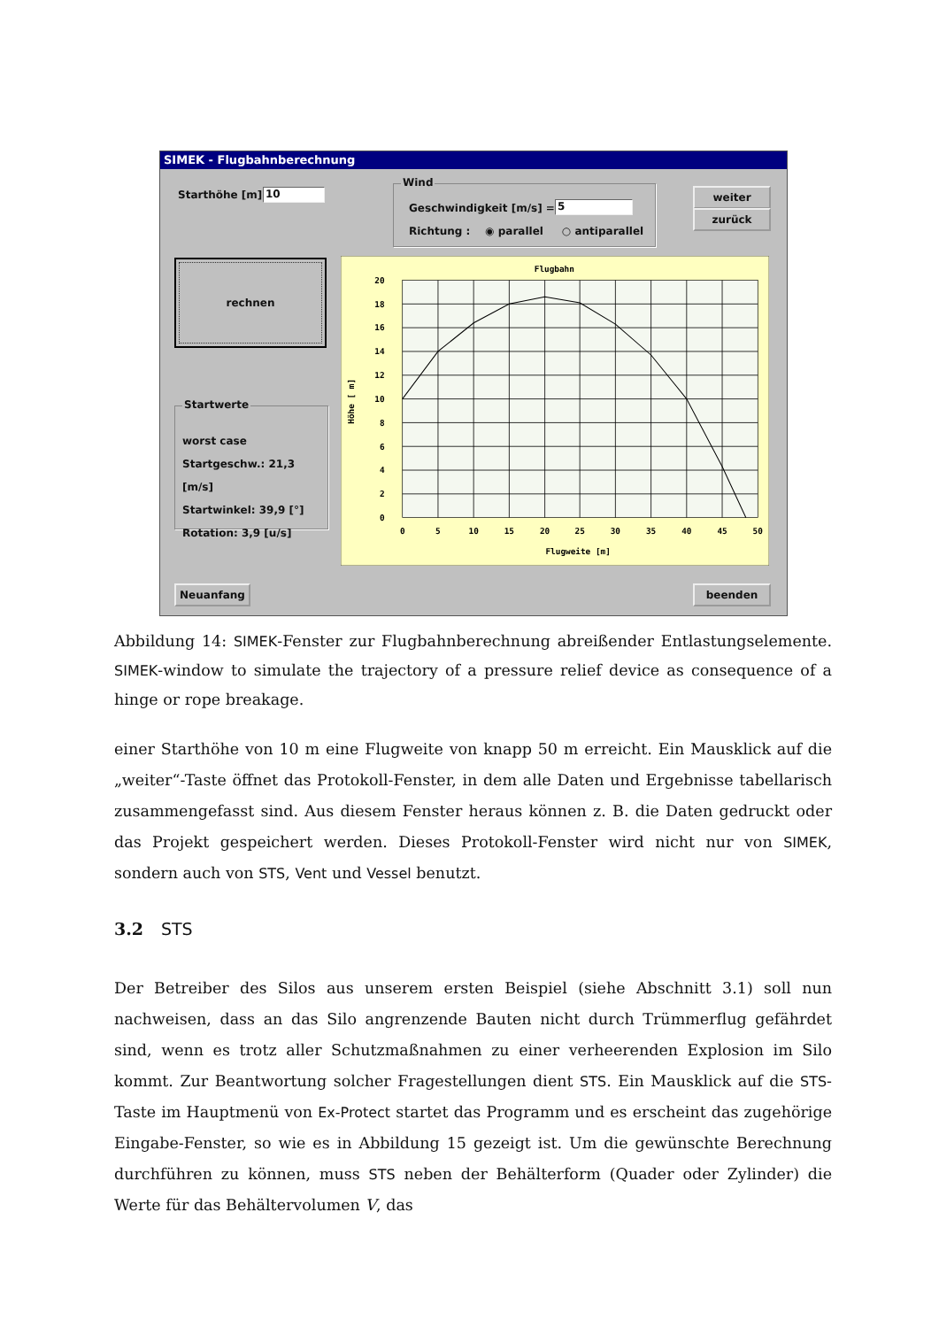SIMEK - Flugbahnberechnung
Starthöhe [m] : 10
Wind
Geschwindigkeit [m/s] = 5
Richtung : ◉ parallel ○ antiparallel
weiter
zurück
rechnen
Startwerte
worst case
Startgeschw.: 21,3 [m/s]
Startwinkel: 39,9 [°]
Rotation: 3,9 [u/s]
20
18
16
14
12
10
8
6
4
2
0
0
5
10
15
20
25
30
35
40
45
50
Flugbahn
Flugweite [m]
Höhe [ m]
Neuanfang beenden
Abbildung 14: SIMEK-Fenster zur Flugbahnberechnung abreißender Entlastungselemente. SIMEK-window to simulate the trajectory of a pressure relief device as consequence of a hinge or rope breakage.
einer Starthöhe von 10 m eine Flugweite von knapp 50 m erreicht. Ein Mausklick auf die „weiter“-Taste öffnet das Protokoll-Fenster, in dem alle Daten und Ergebnisse tabellarisch zusammengefasst sind. Aus diesem Fenster heraus können z. B. die Daten gedruckt oder das Projekt gespeichert werden. Dieses Protokoll-Fenster wird nicht nur von SIMEK, sondern auch von STS, Vent und Vessel benutzt.
3.2 STS
Der Betreiber des Silos aus unserem ersten Beispiel (siehe Abschnitt 3.1) soll nun nachweisen, dass an das Silo angrenzende Bauten nicht durch Trümmerflug gefährdet sind, wenn es trotz aller Schutzmaßnahmen zu einer verheerenden Explosion im Silo kommt. Zur Beantwortung solcher Fragestellungen dient STS. Ein Mausklick auf die STS-Taste im Hauptmenü von Ex-Protect startet das Programm und es erscheint das zugehörige Eingabe-Fenster, so wie es in Abbildung 15 gezeigt ist. Um die gewünschte Berechnung durchführen zu können, muss STS neben der Behälterform (Quader oder Zylinder) die Werte für das Behältervolumen V, das